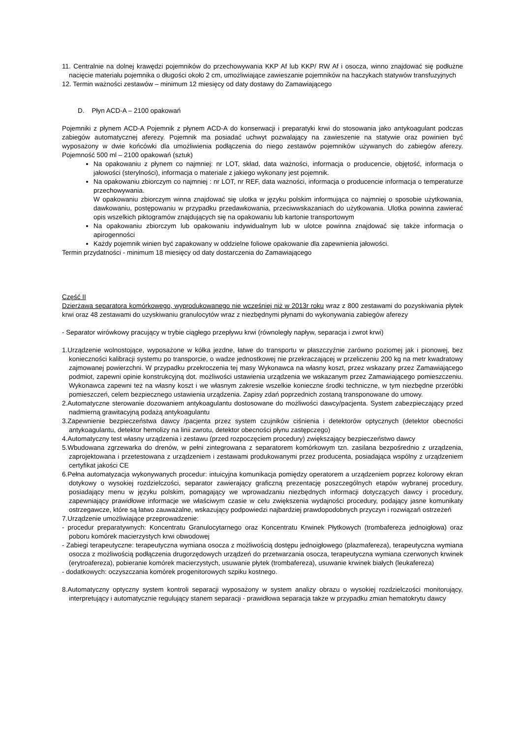11. Centralnie na dolnej krawędzi pojemników do przechowywania KKP Af lub KKP/ RW Af i osocza, winno znajdować się podłużne nacięcie materiału pojemnika o długości około 2 cm, umożliwiające zawieszanie pojemników na haczykach statywów transfuzyjnych
12. Termin ważności zestawów – minimum 12 miesięcy od daty dostawy do Zamawiającego
D. Płyn ACD-A – 2100 opakowań
Pojemniki z płynem ACD-A Pojemnik z płynem ACD-A do konserwacji i preparatyki krwi do stosowania jako antykoagulant podczas zabiegów automatycznej aferezy. Pojemnik ma posiadać uchwyt pozwalający na zawieszenie na statywie oraz powinien być wyposażony w dwie końcówki dla umożliwienia podłączenia do niego zestawów pojemników używanych do zabiegów aferezy. Pojemność 500 ml – 2100 opakowań (sztuk)
Na opakowaniu z płynem co najmniej: nr LOT, skład, data ważności, informacja o producencie, objętość, informacja o jałowości (sterylności), informacja o materiale z jakiego wykonany jest pojemnik.
Na opakowaniu zbiorczym co najmniej : nr LOT, nr REF, data ważności, informacja o producencie informacja o temperaturze przechowywania.
W opakowaniu zbiorczym winna znajdować się ulotka w języku polskim informująca co najmniej o sposobie użytkowania, dawkowaniu, postępowaniu w przypadku przedawkowania, przeciwwskazaniach do użytkowania. Ulotka powinna zawierać opis wszelkich piktogramów znajdujących się na opakowaniu lub kartonie transportowym
Na opakowaniu zbiorczym lub opakowaniu indywidualnym lub w ulotce powinna znajdować się także informacja o apirogenności
Każdy pojemnik winien być zapakowany w oddzielne foliowe opakowanie dla zapewnienia jałowości.
Termin przydatności - minimum 18 miesięcy od daty dostarczenia do Zamawiającego
Część II
Dzierżawa separatora komórkowego, wyprodukowanego nie wcześniej niż w 2013r roku wraz z 800 zestawami do pozyskiwania płytek krwi oraz 48 zestawami do uzyskiwaniu granulocytów wraz z niezbędnymi płynami do wykonywania zabiegów aferezy
- Separator wirówkowy pracujący w trybie ciągłego przepływu krwi (równoległy napływ, separacja i zwrot krwi)
1.Urządzenie wolnostojące, wyposażone w kółka jezdne, łatwe do transportu w płaszczyźnie zarówno poziomej jak i pionowej, bez konieczności kalibracji systemu po transporcie, o wadze jednostkowej nie przekraczającej w przeliczeniu 200 kg na metr kwadratowy zajmowanej powierzchni. W przypadku przekroczenia tej masy Wykonawca na własny koszt, przez wskazany przez Zamawiającego podmiot, zapewni opinie konstrukcyjną dot. możliwości ustawienia urządzenia we wskazanym przez Zamawiającego pomieszczeniu. Wykonawca zapewni też na własny koszt i we własnym zakresie wszelkie konieczne środki techniczne, w tym niezbędne przeróbki pomieszczeń, celem bezpiecznego ustawienia urządzenia. Zapisy zdań poprzednich zostaną transponowane do umowy.
2.Automatyczne sterowanie dozowaniem antykoagulantu dostosowane do możliwości dawcy/pacjenta. System zabezpieczający przed nadmierną grawitacyjną podażą antykoagulantu
3.Zapewnienie bezpieczeństwa dawcy /pacjenta przez system czujników ciśnienia i detektorów optycznych (detektor obecności antykoagulantu, detektor hemolizy na linii zwrotu, detektor obecności płynu zastępczego)
4.Automatyczny test własny urządzenia i zestawu (przed rozpoczęciem procedury) zwiększający bezpieczeństwo dawcy
5.Wbudowana zgrzewarka do drenów, w pełni zintegrowana z separatorem komórkowym tzn. zasilana bezpośrednio z urządzenia, zaprojektowana i przetestowana z urządzeniem i zestawami produkowanymi przez producenta, posiadająca wspólny z urządzeniem certyfikat jakości CE
6.Pełna automatyzacja wykonywanych procedur: intuicyjna komunikacja pomiędzy operatorem a urządzeniem poprzez kolorowy ekran dotykowy o wysokiej rozdzielczości, separator zawierający graficzną prezentację poszczególnych etapów wybranej procedury, posiadający menu w języku polskim, pomagający we wprowadzaniu niezbędnych informacji dotyczących dawcy i procedury, zapewniający prawidłowe informacje we właściwym czasie w celu zwiększenia wydajności procedury, podający jasne komunikaty ostrzegawcze, które są łatwo zauważalne, wskazujący podpowiedzi najbardziej prawdopodobnych przyczyn i rozwiązań ostrzeżeń
7.Urządzenie umożliwiające przeprowadzenie:
- procedur preparatywnych: Koncentratu Granulocytarnego oraz Koncentratu Krwinek Płytkowych (trombafereza jednoigłowa) oraz poboru komórek macierzystych krwi obwodowej
- Zabiegi terapeutyczne: terapeutyczna wymiana osocza z możliwością dostępu jednoigłowego (plazmafereza), terapeutyczna wymiana osocza z możliwością podłączenia drugorzędowych urządzeń do przetwarzania osocza, terapeutyczna wymiana czerwonych krwinek (erytroafereza), pobieranie komórek macierzystych, usuwanie płytek (trombafereza), usuwanie krwinek białych (leukafereza)
- dodatkowych: oczyszczania komórek progenitorowych szpiku kostnego.
8.Automatyczny optyczny system kontroli separacji wyposażony w system analizy obrazu o wysokiej rozdzielczości monitorujący, interpretujący i automatycznie regulujący stanem separacji - prawidłowa separacja także w przypadku zmian hematokrytu dawcy